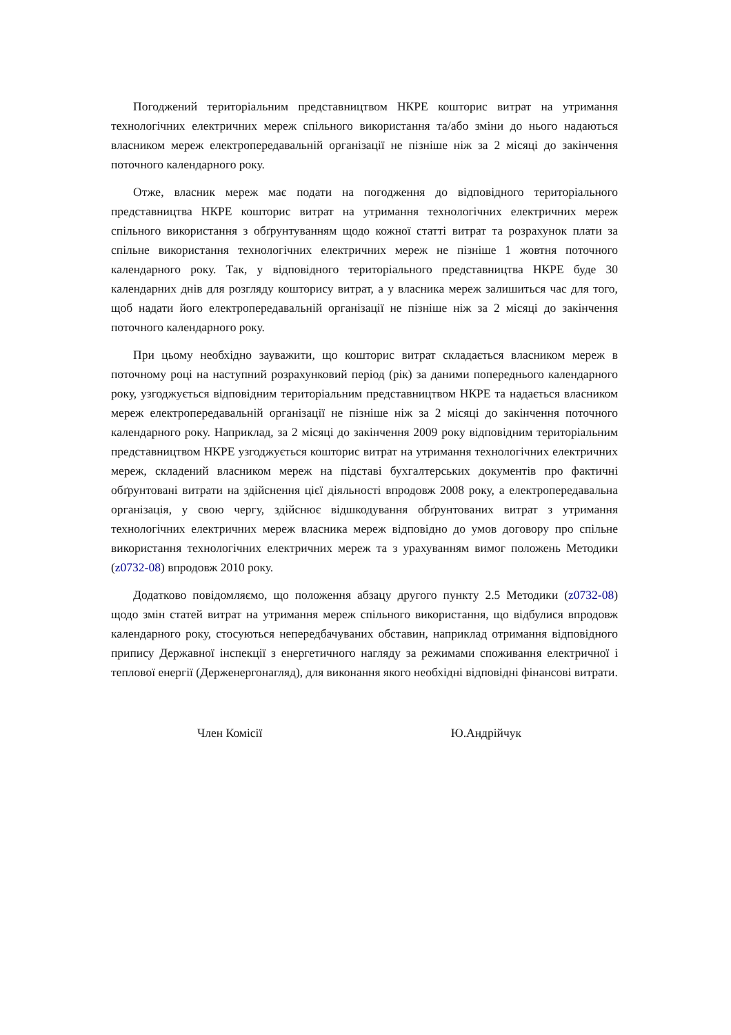Погоджений територіальним представництвом НКРЕ кошторис витрат на утримання технологічних електричних мереж спільного використання та/або зміни до нього надаються власником мереж електропередавальній організації не пізніше ніж за 2 місяці до закінчення поточного календарного року.
Отже, власник мереж має подати на погодження до відповідного територіального представництва НКРЕ кошторис витрат на утримання технологічних електричних мереж спільного використання з обґрунтуванням щодо кожної статті витрат та розрахунок плати за спільне використання технологічних електричних мереж не пізніше 1 жовтня поточного календарного року. Так, у відповідного територіального представництва НКРЕ буде 30 календарних днів для розгляду кошторису витрат, а у власника мереж залишиться час для того, щоб надати його електропередавальній організації не пізніше ніж за 2 місяці до закінчення поточного календарного року.
При цьому необхідно зауважити, що кошторис витрат складається власником мереж в поточному році на наступний розрахунковий період (рік) за даними попереднього календарного року, узгоджується відповідним територіальним представництвом НКРЕ та надається власником мереж електропередавальній організації не пізніше ніж за 2 місяці до закінчення поточного календарного року. Наприклад, за 2 місяці до закінчення 2009 року відповідним територіальним представництвом НКРЕ узгоджується кошторис витрат на утримання технологічних електричних мереж, складений власником мереж на підставі бухгалтерських документів про фактичні обґрунтовані витрати на здійснення цієї діяльності впродовж 2008 року, а електропередавальна організація, у свою чергу, здійснює відшкодування обґрунтованих витрат з утримання технологічних електричних мереж власника мереж відповідно до умов договору про спільне використання технологічних електричних мереж та з урахуванням вимог положень Методики (z0732-08) впродовж 2010 року.
Додатково повідомляємо, що положення абзацу другого пункту 2.5 Методики (z0732-08) щодо змін статей витрат на утримання мереж спільного використання, що відбулися впродовж календарного року, стосуються непередбачуваних обставин, наприклад отримання відповідного припису Державної інспекції з енергетичного нагляду за режимами споживання електричної і теплової енергії (Держенергонагляд), для виконання якого необхідні відповідні фінансові витрати.
Член Комісії Ю.Андрійчук